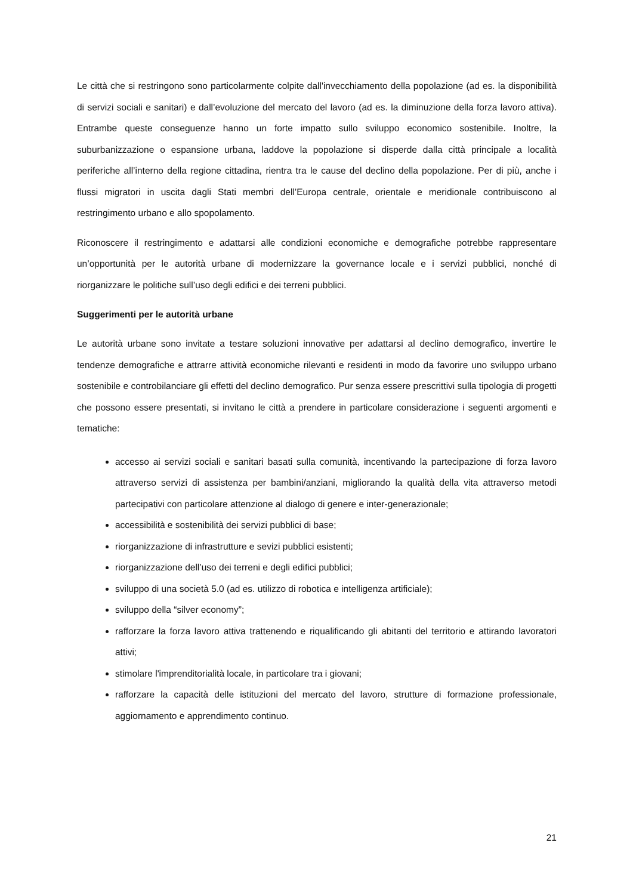Le città che si restringono sono particolarmente colpite dall'invecchiamento della popolazione (ad es. la disponibilità di servizi sociali e sanitari) e dall’evoluzione del mercato del lavoro (ad es. la diminuzione della forza lavoro attiva). Entrambe queste conseguenze hanno un forte impatto sullo sviluppo economico sostenibile. Inoltre, la suburbanizzazione o espansione urbana, laddove la popolazione si disperde dalla città principale a località periferiche all’interno della regione cittadina, rientra tra le cause del declino della popolazione. Per di più, anche i flussi migratori in uscita dagli Stati membri dell’Europa centrale, orientale e meridionale contribuiscono al restringimento urbano e allo spopolamento.
Riconoscere il restringimento e adattarsi alle condizioni economiche e demografiche potrebbe rappresentare un’opportunità per le autorità urbane di modernizzare la governance locale e i servizi pubblici, nonché di riorganizzare le politiche sull’uso degli edifici e dei terreni pubblici.
Suggerimenti per le autorità urbane
Le autorità urbane sono invitate a testare soluzioni innovative per adattarsi al declino demografico, invertire le tendenze demografiche e attrarre attività economiche rilevanti e residenti in modo da favorire uno sviluppo urbano sostenibile e controbilanciare gli effetti del declino demografico. Pur senza essere prescrittivi sulla tipologia di progetti che possono essere presentati, si invitano le città a prendere in particolare considerazione i seguenti argomenti e tematiche:
accesso ai servizi sociali e sanitari basati sulla comunità, incentivando la partecipazione di forza lavoro attraverso servizi di assistenza per bambini/anziani, migliorando la qualità della vita attraverso metodi partecipativi con particolare attenzione al dialogo di genere e inter-generazionale;
accessibilità e sostenibilità dei servizi pubblici di base;
riorganizzazione di infrastrutture e sevizi pubblici esistenti;
riorganizzazione dell’uso dei terreni e degli edifici pubblici;
sviluppo di una società 5.0 (ad es. utilizzo di robotica e intelligenza artificiale);
sviluppo della “silver economy”;
rafforzare la forza lavoro attiva trattenendo e riqualificando gli abitanti del territorio e attirando lavoratori attivi;
stimolare l'imprenditorialità locale, in particolare tra i giovani;
rafforzare la capacità delle istituzioni del mercato del lavoro, strutture di formazione professionale, aggiornamento e apprendimento continuo.
21